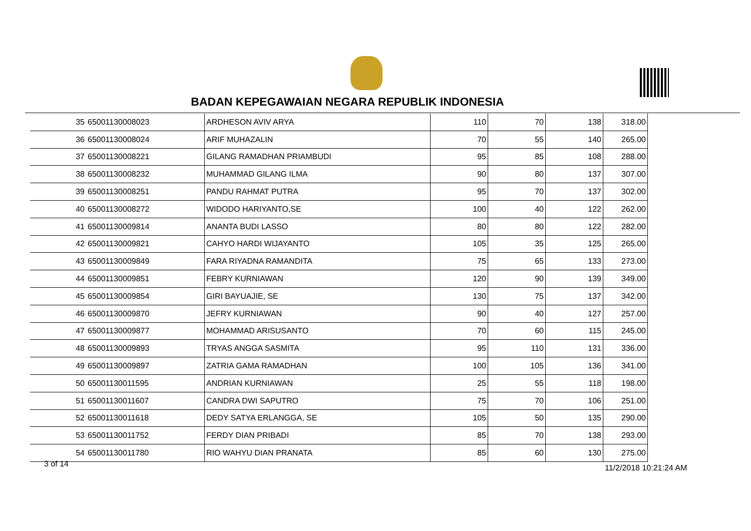BADAN KEPEGAWAIAN NEGARA REPUBLIK INDONESIA
| 35 | 65001130008023 | ARDHESON AVIV ARYA | 110 | 70 | 138 | 318.00 |
| 36 | 65001130008024 | ARIF MUHAZALIN | 70 | 55 | 140 | 265.00 |
| 37 | 65001130008221 | GILANG RAMADHAN PRIAMBUDI | 95 | 85 | 108 | 288.00 |
| 38 | 65001130008232 | MUHAMMAD GILANG ILMA | 90 | 80 | 137 | 307.00 |
| 39 | 65001130008251 | PANDU RAHMAT PUTRA | 95 | 70 | 137 | 302.00 |
| 40 | 65001130008272 | WIDODO HARIYANTO,SE | 100 | 40 | 122 | 262.00 |
| 41 | 65001130009814 | ANANTA BUDI LASSO | 80 | 80 | 122 | 282.00 |
| 42 | 65001130009821 | CAHYO HARDI WIJAYANTO | 105 | 35 | 125 | 265.00 |
| 43 | 65001130009849 | FARA RIYADNA RAMANDITA | 75 | 65 | 133 | 273.00 |
| 44 | 65001130009851 | FEBRY KURNIAWAN | 120 | 90 | 139 | 349.00 |
| 45 | 65001130009854 | GIRI BAYUAJIE, SE | 130 | 75 | 137 | 342.00 |
| 46 | 65001130009870 | JEFRY KURNIAWAN | 90 | 40 | 127 | 257.00 |
| 47 | 65001130009877 | MOHAMMAD ARISUSANTO | 70 | 60 | 115 | 245.00 |
| 48 | 65001130009893 | TRYAS ANGGA SASMITA | 95 | 110 | 131 | 336.00 |
| 49 | 65001130009897 | ZATRIA GAMA RAMADHAN | 100 | 105 | 136 | 341.00 |
| 50 | 65001130011595 | ANDRIAN KURNIAWAN | 25 | 55 | 118 | 198.00 |
| 51 | 65001130011607 | CANDRA DWI SAPUTRO | 75 | 70 | 106 | 251.00 |
| 52 | 65001130011618 | DEDY SATYA ERLANGGA, SE | 105 | 50 | 135 | 290.00 |
| 53 | 65001130011752 | FERDY DIAN PRIBADI | 85 | 70 | 138 | 293.00 |
| 54 | 65001130011780 | RIO WAHYU DIAN PRANATA | 85 | 60 | 130 | 275.00 |
3 of 14 11/2/2018 10:21:24 AM